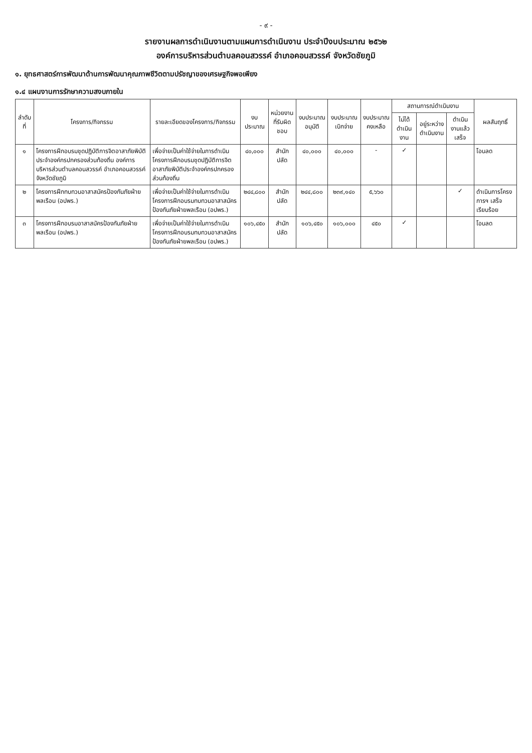- ๙ -
รายงานผลการดำเนินงานตามแผนการดำเนินงาน ประจำปีงบประมาณ ๒๕๖๒
องค์การบริหารส่วนตำบลคอนสวรรค์ อำเภอคอนสวรรค์ จังหวัดชัยภูมิ
๑. ยุทธศาสตร์การพัฒนาด้านการพัฒนาคุณภาพชีวิตตามปรัชญาของเศรษฐกิจพอเพียง
๑.๔ แผนงานการรักษาความสงบภายใน
| ลำดับที่ | โครงการ/กิจกรรม | รายละเอียดของโครงการ/กิจกรรม | งบประมาณ | หน่วยงานที่รับผิดชอบ | งบประมาณอนุมัติ | งบประมาณเบิกจ่าย | งบประมาณคงเหลือ | สถานการณ์ดำเนินงาน | | | ผลสัมฤทธิ์ |
| --- | --- | --- | --- | --- | --- | --- | --- | --- | --- | --- | --- |
| | | | | | | | | ไม่ได้ดำเนินงาน | อยู่ระหว่างดำเนินงาน | ดำเนินงานแล้วเสร็จ | |
| ๑ | โครงการฝึกอบรมชุดปฏิบัติการจิตอาสาภัยพิบัติประจำองค์กรปกครองส่วนท้องถิ่น องค์การบริหารส่วนตำบลคอนสวรรค์ อำเภอคอนสวรรค์ จังหวัดชัยภูมิ | เพื่อจ่ายเป็นค่าใช้จ่ายในการดำเนินโครงการฝึกอบรมชุดปฏิบัติการจิตอาสาภัยพิบัติประจำองค์กรปกครองส่วนท้องถิ่น | ๔๐,๐๐๐ | สำนักปลัด | ๔๐,๐๐๐ | ๔๐,๐๐๐ | - | ✓ | | | โอนลด |
| ๒ | โครงการฝึกทบทวนอาสาสมัครป้องกันภัยฝ่ายพลเรือน (อปพร.) | เพื่อจ่ายเป็นค่าใช้จ่ายในการดำเนินโครงการฝึกอบรมทบทวนอาสาสมัครป้องกันภัยฝ่ายพลเรือน (อปพร.) | ๒๔๔,๘๐๐ | สำนักปลัด | ๒๔๔,๘๐๐ | ๒๓๙,๑๔๐ | ๕,๖๖๐ | | | ✓ | ดำเนินการโครงการฯ เสร็จเรียบร้อย |
| ๓ | โครงการฝึกอบรมอาสาสมัครป้องกันภัยฝ่ายพลเรือน (อปพร.) | เพื่อจ่ายเป็นค่าใช้จ่ายในการดำเนินโครงการฝึกอบรมทบทวนอาสาสมัครป้องกันภัยฝ่ายพลเรือน (อปพร.) | ๑๐๖,๔๕๐ | สำนักปลัด | ๑๐๖,๔๕๐ | ๑๐๖,๐๐๐ | ๔๕๐ | ✓ | | | โอนลด |